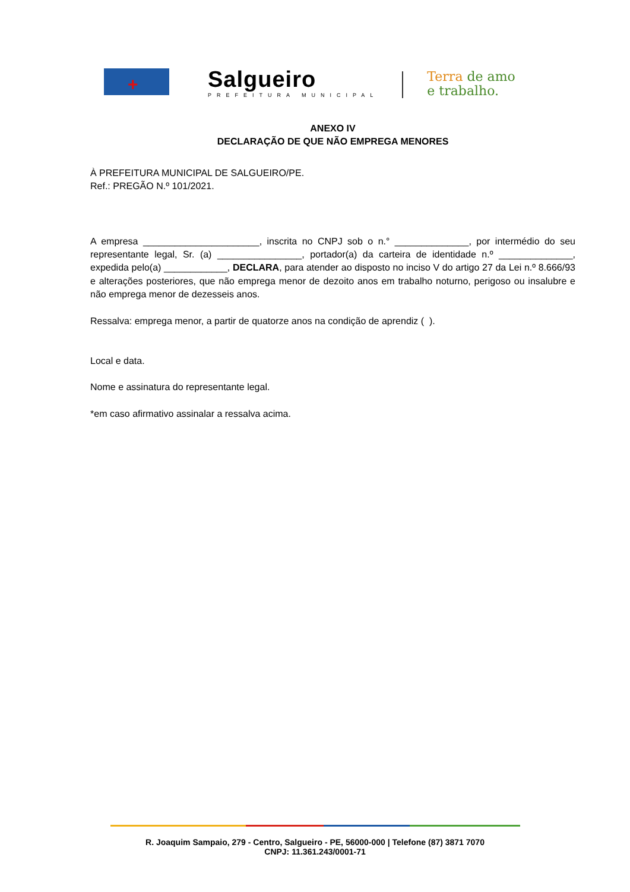+
Salgueiro
PREFEITURA MUNICIPAL
Terra de amo
e trabalho.
ANEXO IV
DECLARAÇÃO DE QUE NÃO EMPREGA MENORES
À PREFEITURA MUNICIPAL DE SALGUEIRO/PE.
Ref.: PREGÃO N.º 101/2021.
A empresa ______________________, inscrita no CNPJ sob o n.° ______________, por intermédio do seu representante legal, Sr. (a) ________________, portador(a) da carteira de identidade n.º ______________, expedida pelo(a) ____________, DECLARA, para atender ao disposto no inciso V do artigo 27 da Lei n.º 8.666/93 e alterações posteriores, que não emprega menor de dezoito anos em trabalho noturno, perigoso ou insalubre e não emprega menor de dezesseis anos.
Ressalva: emprega menor, a partir de quatorze anos na condição de aprendiz ( ).
Local e data.
Nome e assinatura do representante legal.
*em caso afirmativo assinalar a ressalva acima.
R. Joaquim Sampaio, 279 - Centro, Salgueiro - PE, 56000-000 | Telefone (87) 3871 7070
CNPJ: 11.361.243/0001-71